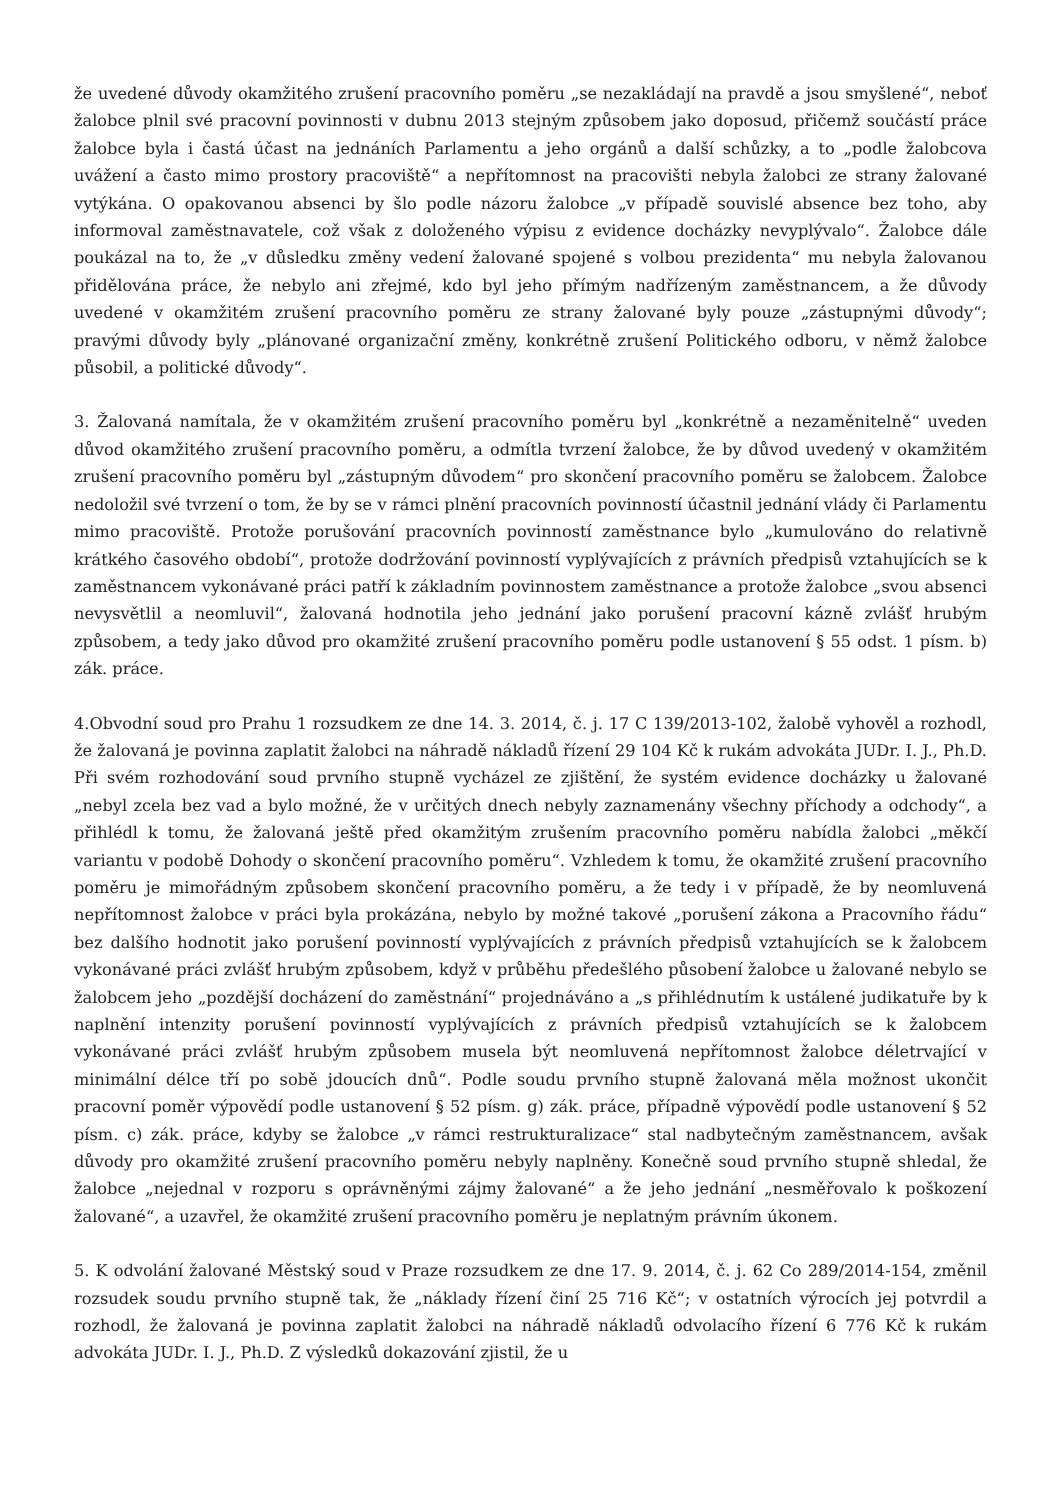že uvedené důvody okamžitého zrušení pracovního poměru „se nezakládají na pravdě a jsou smyšlené“, neboť žalobce plnil své pracovní povinnosti v dubnu 2013 stejným způsobem jako doposud, přičemž součástí práce žalobce byla i častá účast na jednáních Parlamentu a jeho orgánů a další schůzky, a to „podle žalobcova uvážení a často mimo prostory pracoviště“ a nepřítomnost na pracovišti nebyla žalobci ze strany žalované vytýkána. O opakovanou absenci by šlo podle názoru žalobce „v případě souvislé absence bez toho, aby informoval zaměstnavatele, což však z doloženého výpisu z evidence docházky nevyplývalo“. Žalobce dále poukázal na to, že „v důsledku změny vedení žalované spojené s volbou prezidenta“ mu nebyla žalovanou přidělována práce, že nebylo ani zřejmé, kdo byl jeho přímým nadřízeným zaměstnancem, a že důvody uvedené v okamžitém zrušení pracovního poměru ze strany žalované byly pouze „zástupnými důvody“; pravými důvody byly „plánované organizační změny, konkrétně zrušení Politického odboru, v němž žalobce působil, a politické důvody“.
3. Žalovaná namítala, že v okamžitém zrušení pracovního poměru byl „konkrétně a nezaměnitelně“ uveden důvod okamžitého zrušení pracovního poměru, a odmítla tvrzení žalobce, že by důvod uvedený v okamžitém zrušení pracovního poměru byl „zástupným důvodem“ pro skončení pracovního poměru se žalobcem. Žalobce nedoložil své tvrzení o tom, že by se v rámci plnění pracovních povinností účastnil jednání vlády či Parlamentu mimo pracoviště. Protože porušování pracovních povinností zaměstnance bylo „kumulováno do relativně krátkého časového období“, protože dodržování povinností vyplývajících z právních předpisů vztahujících se k zaměstnancem vykonávané práci patří k základním povinnostem zaměstnance a protože žalobce „svou absenci nevysvětlil a neomluvil“, žalovaná hodnotila jeho jednání jako porušení pracovní kázně zvlášť hrubým způsobem, a tedy jako důvod pro okamžité zrušení pracovního poměru podle ustanovení § 55 odst. 1 písm. b) zák. práce.
4.Obvodní soud pro Prahu 1 rozsudkem ze dne 14. 3. 2014, č. j. 17 C 139/2013-102, žalobě vyhověl a rozhodl, že žalovaná je povinna zaplatit žalobci na náhradě nákladů řízení 29 104 Kč k rukám advokáta JUDr. I. J., Ph.D. Při svém rozhodování soud prvního stupně vycházel ze zjištění, že systém evidence docházky u žalované „nebyl zcela bez vad a bylo možné, že v určitých dnech nebyly zaznamenány všechny příchody a odchody“, a přihlédl k tomu, že žalovaná ještě před okamžitým zrušením pracovního poměru nabídla žalobci „měkčí variantu v podobě Dohody o skončení pracovního poměru“. Vzhledem k tomu, že okamžité zrušení pracovního poměru je mimořádným způsobem skončení pracovního poměru, a že tedy i v případě, že by neomluvená nepřítomnost žalobce v práci byla prokázána, nebylo by možné takové „porušení zákona a Pracovního řádu“ bez dalšího hodnotit jako porušení povinností vyplývajících z právních předpisů vztahujících se k žalobcem vykonávané práci zvlášť hrubým způsobem, když v průběhu předešlého působení žalobce u žalované nebylo se žalobcem jeho „pozdější docházení do zaměstnání“ projednáváno a „s přihlédnutím k ustálené judikatuře by k naplnění intenzity porušení povinností vyplývajících z právních předpisů vztahujících se k žalobcem vykonávané práci zvlášť hrubým způsobem musela být neomluvená nepřítomnost žalobce déletrvající v minimální délce tří po sobě jdoucích dnů“. Podle soudu prvního stupně žalovaná měla možnost ukončit pracovní poměr výpovědí podle ustanovení § 52 písm. g) zák. práce, případně výpovědí podle ustanovení § 52 písm. c) zák. práce, kdyby se žalobce „v rámci restrukturalizace“ stal nadbytečným zaměstnancem, avšak důvody pro okamžité zrušení pracovního poměru nebyly naplněny. Konečně soud prvního stupně shledal, že žalobce „nejednal v rozporu s oprávněnými zájmy žalované“ a že jeho jednání „nesměřovalo k poškození žalované“, a uzavřel, že okamžité zrušení pracovního poměru je neplatným právním úkonem.
5. K odvolání žalované Městský soud v Praze rozsudkem ze dne 17. 9. 2014, č. j. 62 Co 289/2014-154, změnil rozsudek soudu prvního stupně tak, že „náklady řízení činí 25 716 Kč“; v ostatních výrocích jej potvrdil a rozhodl, že žalovaná je povinna zaplatit žalobci na náhradě nákladů odvolacího řízení 6 776 Kč k rukám advokáta JUDr. I. J., Ph.D. Z výsledků dokazování zjistil, že u